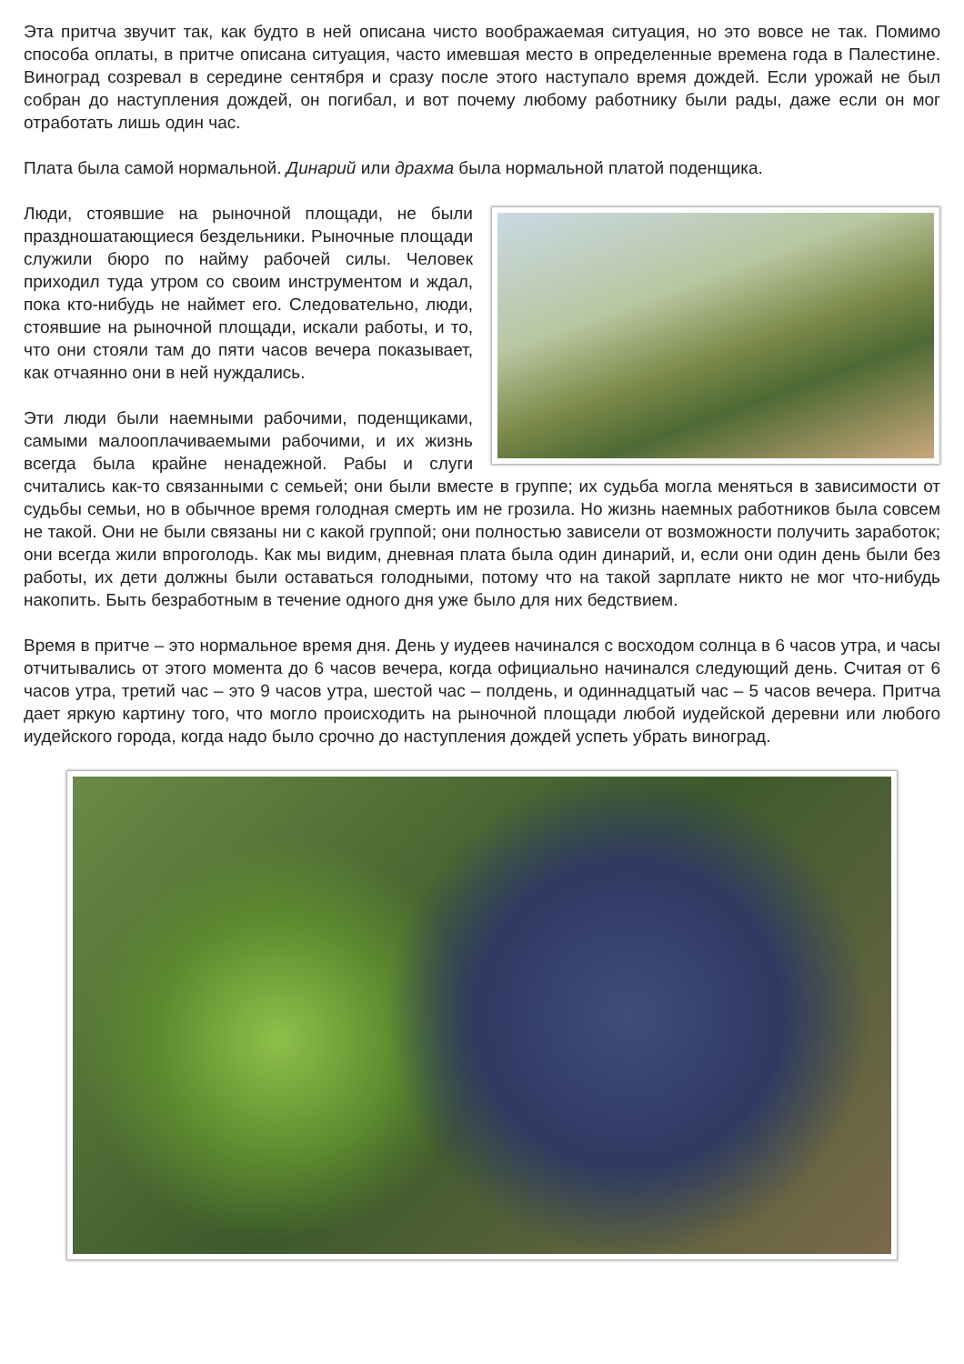Эта притча звучит так, как будто в ней описана чисто воображаемая ситуация, но это вовсе не так. Помимо способа оплаты, в притче описана ситуация, часто имевшая место в определенные времена года в Палестине. Виноград созревал в середине сентября и сразу после этого наступало время дождей. Если урожай не был собран до наступления дождей, он погибал, и вот почему любому работнику были рады, даже если он мог отработать лишь один час.
Плата была самой нормальной. Динарий или драхма была нормальной платой поденщика.
Люди, стоявшие на рыночной площади, не были праздношатающиеся бездельники. Рыночные площади служили бюро по найму рабочей силы. Человек приходил туда утром со своим инструментом и ждал, пока кто-нибудь не наймет его. Следовательно, люди, стоявшие на рыночной площади, искали работы, и то, что они стояли там до пяти часов вечера показывает, как отчаянно они в ней нуждались.
Эти люди были наемными рабочими, поденщиками, самыми малооплачиваемыми рабочими, и их жизнь всегда была крайне ненадежной. Рабы и слуги считались как-то связанными с семьей; они были вместе в группе; их судьба могла меняться в зависимости от судьбы семьи, но в обычное время голодная смерть им не грозила. Но жизнь наемных работников была совсем не такой. Они не были связаны ни с какой группой; они полностью зависели от возможности получить заработок; они всегда жили впроголодь. Как мы видим, дневная плата была один динарий, и, если они один день были без работы, их дети должны были оставаться голодными, потому что на такой зарплате никто не мог что-нибудь накопить. Быть безработным в течение одного дня уже было для них бедствием.
Время в притче – это нормальное время дня. День у иудеев начинался с восходом солнца в 6 часов утра, и часы отчитывались от этого момента до 6 часов вечера, когда официально начинался следующий день. Считая от 6 часов утра, третий час – это 9 часов утра, шестой час – полдень, и одиннадцатый час – 5 часов вечера. Притча дает яркую картину того, что могло происходить на рыночной площади любой иудейской деревни или любого иудейского города, когда надо было срочно до наступления дождей успеть убрать виноград.